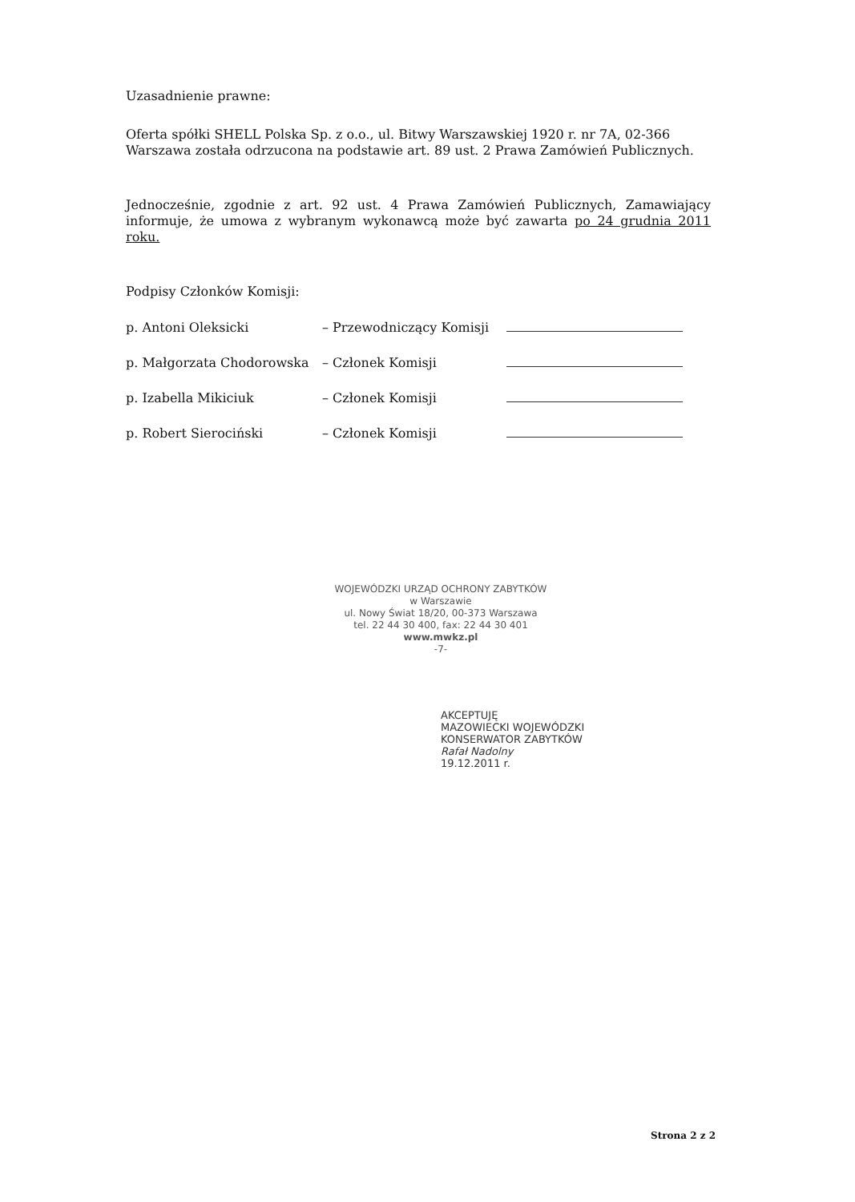Uzasadnienie prawne:
Oferta spółki SHELL Polska Sp. z o.o., ul. Bitwy Warszawskiej 1920 r. nr 7A, 02-366 Warszawa została odrzucona na podstawie art. 89 ust. 2 Prawa Zamówień Publicznych.
Jednocześnie, zgodnie z art. 92 ust. 4 Prawa Zamówień Publicznych, Zamawiający informuje, że umowa z wybranym wykonawcą może być zawarta po 24 grudnia 2011 roku.
Podpisy Członków Komisji:
p. Antoni Oleksicki – Przewodniczący Komisji
p. Małgorzata Chodorowska – Członek Komisji
p. Izabella Mikiciuk – Członek Komisji
p. Robert Sierociński – Członek Komisji
WOJEWÓDZKI URZĄD OCHRONY ZABYTKÓW
w Warszawie
ul. Nowy Świat 18/20, 00-373 Warszawa
tel. 22 44 30 400, fax: 22 44 30 401
www.mwkz.pl
-7-
AKCEPTUJĘ
MAZOWIECKI WOJEWÓDZKI
KONSERWATOR ZABYTKÓW
Rafał Nadolny
19.12.2011 r.
Strona 2 z 2